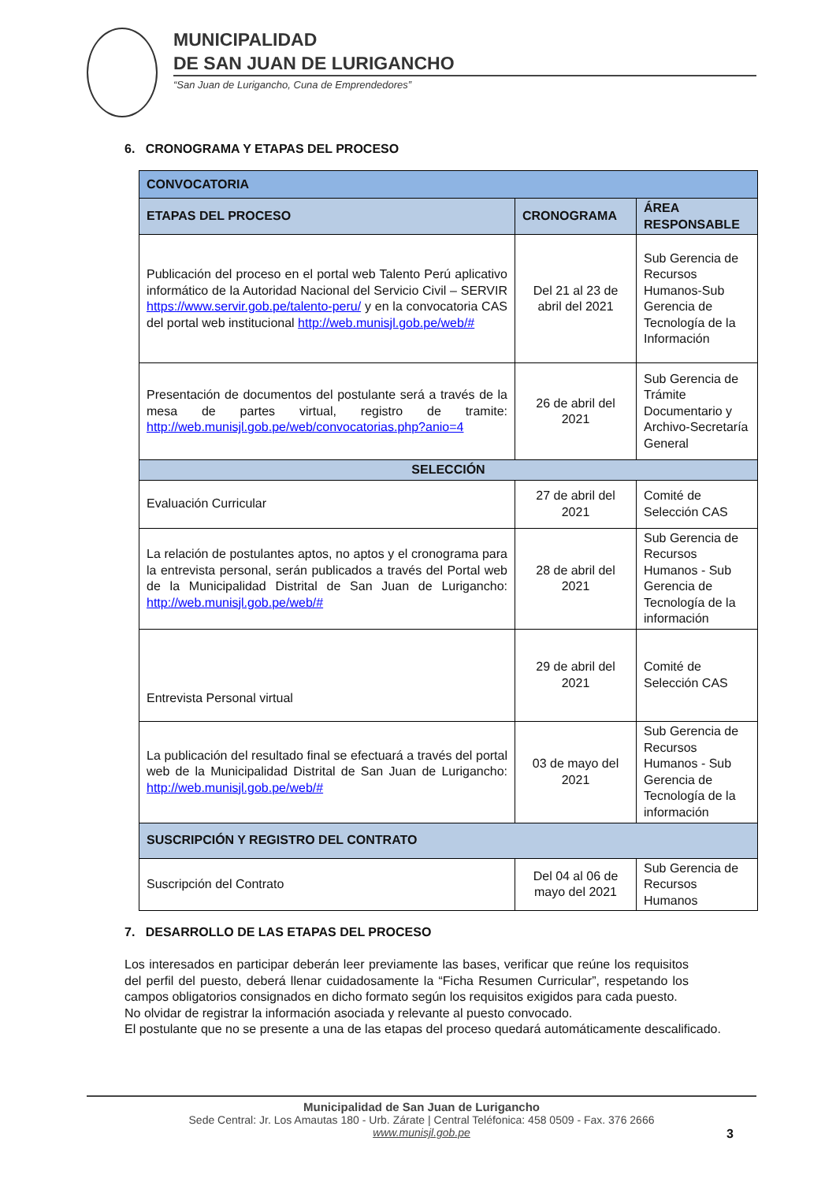MUNICIPALIDAD
DE SAN JUAN DE LURIGANCHO
“San Juan de Lurigancho, Cuna de Emprendedores”
6. CRONOGRAMA Y ETAPAS DEL PROCESO
| CONVOCATORIA | | |
| --- | --- | --- |
| ETAPAS DEL PROCESO | CRONOGRAMA | ÁREA RESPONSABLE |
| Publicación del proceso en el portal web Talento Perú aplicativo informático de la Autoridad Nacional del Servicio Civil – SERVIR https://www.servir.gob.pe/talento-peru/ y en la convocatoria CAS del portal web institucional http://web.munisjl.gob.pe/web/# | Del 21 al 23 de abril del 2021 | Sub Gerencia de Recursos Humanos-Sub Gerencia de Tecnología de la Información |
| Presentación de documentos del postulante será a través de la mesa de partes virtual, registro de tramite: http://web.munisjl.gob.pe/web/convocatorias.php?anio=4 | 26 de abril del 2021 | Sub Gerencia de Trámite Documentario y Archivo-Secretaría General |
| SELECCIÓN | | |
| Evaluación Curricular | 27 de abril del 2021 | Comité de Selección CAS |
| La relación de postulantes aptos, no aptos y el cronograma para la entrevista personal, serán publicados a través del Portal web de la Municipalidad Distrital de San Juan de Lurigancho: http://web.munisjl.gob.pe/web/# | 28 de abril del 2021 | Sub Gerencia de Recursos Humanos - Sub Gerencia de Tecnología de la información |
| Entrevista Personal virtual | 29 de abril del 2021 | Comité de Selección CAS |
| La publicación del resultado final se efectuará a través del portal web de la Municipalidad Distrital de San Juan de Lurigancho: http://web.munisjl.gob.pe/web/# | 03 de mayo del 2021 | Sub Gerencia de Recursos Humanos - Sub Gerencia de Tecnología de la información |
| SUSCRIPCIÓN Y REGISTRO DEL CONTRATO | | |
| Suscripción del Contrato | Del 04 al 06 de mayo del 2021 | Sub Gerencia de Recursos Humanos |
7. DESARROLLO DE LAS ETAPAS DEL PROCESO
Los interesados en participar deberán leer previamente las bases, verificar que reúne los requisitos del perfil del puesto, deberá llenar cuidadosamente la “Ficha Resumen Curricular”, respetando los campos obligatorios consignados en dicho formato según los requisitos exigidos para cada puesto.
No olvidar de registrar la información asociada y relevante al puesto convocado.
El postulante que no se presente a una de las etapas del proceso quedará automáticamente descalificado.
Municipalidad de San Juan de Lurigancho
Sede Central: Jr. Los Amautas 180 - Urb. Zárate | Central Teléfonica: 458 0509 - Fax. 376 2666
www.munisjl.gob.pe
3